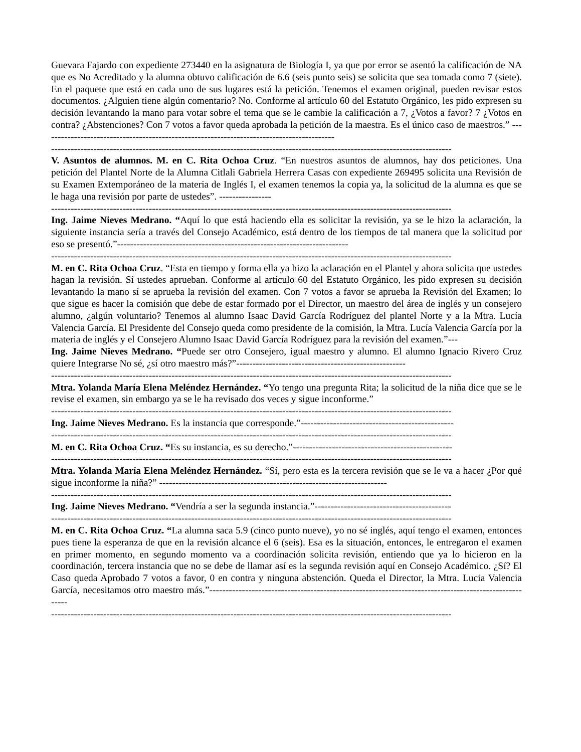Guevara Fajardo con expediente 273440 en la asignatura de Biología I, ya que por error se asentó la calificación de NA que es No Acreditado y la alumna obtuvo calificación de 6.6 (seis punto seis) se solicita que sea tomada como 7 (siete). En el paquete que está en cada uno de sus lugares está la petición. Tenemos el examen original, pueden revisar estos documentos. ¿Alguien tiene algún comentario? No. Conforme al artículo 60 del Estatuto Orgánico, les pido expresen su decisión levantando la mano para votar sobre el tema que se le cambie la calificación a 7, ¿Votos a favor? 7 ¿Votos en contra? ¿Abstenciones? Con 7 votos a favor queda aprobada la petición de la maestra. Es el único caso de maestros.” ------------------------------------------------------------------------------------------
---------------------------------------------------------------------------------------------------------------------------
V. Asuntos de alumnos. M. en C. Rita Ochoa Cruz. “En nuestros asuntos de alumnos, hay dos peticiones. Una petición del Plantel Norte de la Alumna Citlali Gabriela Herrera Casas con expediente 269495 solicita una Revisión de su Examen Extemporáneo de la materia de Inglés I, el examen tenemos la copia ya, la solicitud de la alumna es que se le haga una revisión por parte de ustedes”. ----------------
---------------------------------------------------------------------------------------------------------------------------
Ing. Jaime Nieves Medrano. “Aquí lo que está haciendo ella es solicitar la revisión, ya se le hizo la aclaración, la siguiente instancia sería a través del Consejo Académico, está dentro de los tiempos de tal manera que la solicitud por eso se presentó.”-----------------------------------------------------------------------
---------------------------------------------------------------------------------------------------------------------------
M. en C. Rita Ochoa Cruz. “Esta en tiempo y forma ella ya hizo la aclaración en el Plantel y ahora solicita que ustedes hagan la revisión. Sí ustedes aprueban. Conforme al artículo 60 del Estatuto Orgánico, les pido expresen su decisión levantando la mano sí se aprueba la revisión del examen. Con 7 votos a favor se aprueba la Revisión del Examen; lo que sigue es hacer la comisión que debe de estar formado por el Director, un maestro del área de inglés y un consejero alumno, ¿algún voluntario? Tenemos al alumno Isaac David García Rodríguez del plantel Norte y a la Mtra. Lucía Valencia García. El Presidente del Consejo queda como presidente de la comisión, la Mtra. Lucía Valencia García por la materia de inglés y el Consejero Alumno Isaac David García Rodríguez para la revisión del examen.”---
Ing. Jaime Nieves Medrano. “Puede ser otro Consejero, igual maestro y alumno. El alumno Ignacio Rivero Cruz quiere Integrarse No sé, ¿sí otro maestro más?”----------------------------------------------------
---------------------------------------------------------------------------------------------------------------------------
Mtra. Yolanda María Elena Meléndez Hernández. “Yo tengo una pregunta Rita; la solicitud de la niña dice que se le revise el examen, sin embargo ya se le ha revisado dos veces y sigue inconforme.”
---------------------------------------------------------------------------------------------------------------------------
Ing. Jaime Nieves Medrano. Es la instancia que corresponde.”-----------------------------------------------
---------------------------------------------------------------------------------------------------------------------------
M. en C. Rita Ochoa Cruz. “Es su instancia, es su derecho.”-------------------------------------------------
---------------------------------------------------------------------------------------------------------------------------
Mtra. Yolanda María Elena Meléndez Hernández. “Sí, pero esta es la tercera revisión que se le va a hacer ¿Por qué sigue inconforme la niña?” ----------------------------------------------------------------------
---------------------------------------------------------------------------------------------------------------------------
Ing. Jaime Nieves Medrano. “Vendría a ser la segunda instancia.”------------------------------------------
---------------------------------------------------------------------------------------------------------------------------
M. en C. Rita Ochoa Cruz. “La alumna saca 5.9 (cinco punto nueve), yo no sé inglés, aquí tengo el examen, entonces pues tiene la esperanza de que en la revisión alcance el 6 (seis). Esa es la situación, entonces, le entregaron el examen en primer momento, en segundo momento va a coordinación solicita revisión, entiendo que ya lo hicieron en la coordinación, tercera instancia que no se debe de llamar así es la segunda revisión aquí en Consejo Académico. ¿Sí? El Caso queda Aprobado 7 votos a favor, 0 en contra y ninguna abstención. Queda el Director, la Mtra. Lucia Valencia García, necesitamos otro maestro más.”-----------------------------------------------------------------------------------------------------
---------------------------------------------------------------------------------------------------------------------------